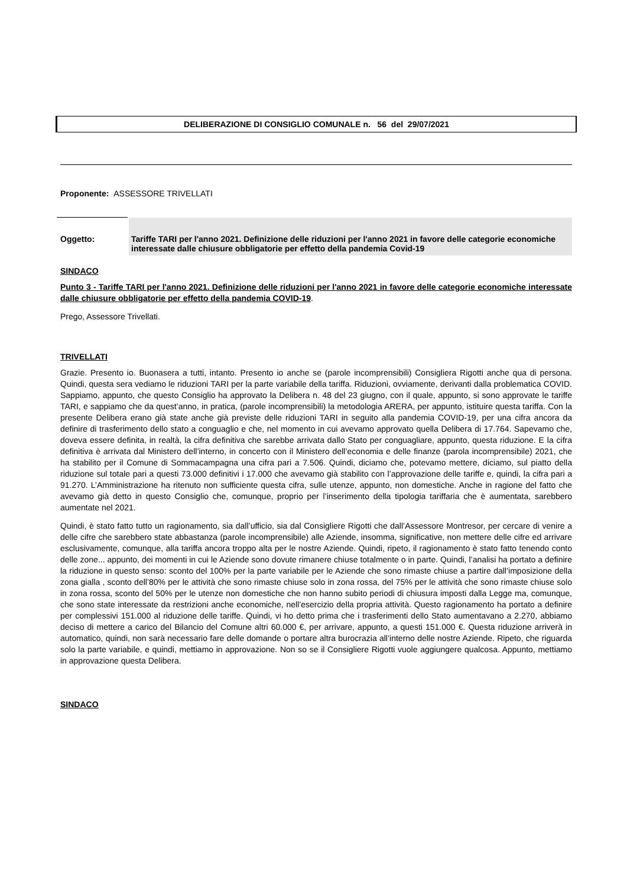DELIBERAZIONE DI CONSIGLIO COMUNALE n. 56 del 29/07/2021
Proponente: ASSESSORE TRIVELLATI
Oggetto: Tariffe TARI per l'anno 2021. Definizione delle riduzioni per l'anno 2021 in favore delle categorie economiche interessate dalle chiusure obbligatorie per effetto della pandemia Covid-19
SINDACO
Punto 3 - Tariffe TARI per l'anno 2021. Definizione delle riduzioni per l'anno 2021 in favore delle categorie economiche interessate dalle chiusure obbligatorie per effetto della pandemia COVID-19.
Prego, Assessore Trivellati.
TRIVELLATI
Grazie. Presento io. Buonasera a tutti, intanto. Presento io anche se (parole incomprensibili) Consigliera Rigotti anche qua di persona. Quindi, questa sera vediamo le riduzioni TARI per la parte variabile della tariffa. Riduzioni, ovviamente, derivanti dalla problematica COVID. Sappiamo, appunto, che questo Consiglio ha approvato la Delibera n. 48 del 23 giugno, con il quale, appunto, si sono approvate le tariffe TARI, e sappiamo che da quest’anno, in pratica, (parole incomprensibili) la metodologia ARERA, per appunto, istituire questa tariffa. Con la presente Delibera erano già state anche già previste delle riduzioni TARI in seguito alla pandemia COVID-19, per una cifra ancora da definire di trasferimento dello stato a conguaglio e che, nel momento in cui avevamo approvato quella Delibera di 17.764. Sapevamo che, doveva essere definita, in realtà, la cifra definitiva che sarebbe arrivata dallo Stato per conguagliare, appunto, questa riduzione. E la cifra definitiva è arrivata dal Ministero dell’interno, in concerto con il Ministero dell’economia e delle finanze (parola incomprensibile) 2021, che ha stabilito per il Comune di Sommacampagna una cifra pari a 7.506. Quindi, diciamo che, potevamo mettere, diciamo, sul piatto della riduzione sul totale pari a questi 73.000 definitivi i 17.000 che avevamo già stabilito con l’approvazione delle tariffe e, quindi, la cifra pari a 91.270. L’Amministrazione ha ritenuto non sufficiente questa cifra, sulle utenze, appunto, non domestiche. Anche in ragione del fatto che avevamo già detto in questo Consiglio che, comunque, proprio per l’inserimento della tipologia tariffaria che è aumentata, sarebbero aumentate nel 2021.
Quindi, è stato fatto tutto un ragionamento, sia dall’ufficio, sia dal Consigliere Rigotti che dall’Assessore Montresor, per cercare di venire a delle cifre che sarebbero state abbastanza (parole incomprensibile) alle Aziende, insomma, significative, non mettere delle cifre ed arrivare esclusivamente, comunque, alla tariffa ancora troppo alta per le nostre Aziende. Quindi, ripeto, il ragionamento è stato fatto tenendo conto delle zone... appunto, dei momenti in cui le Aziende sono dovute rimanere chiuse totalmente o in parte. Quindi, l’analisi ha portato a definire la riduzione in questo senso: sconto del 100% per la parte variabile per le Aziende che sono rimaste chiuse a partire dall’imposizione della zona gialla , sconto dell’80% per le attività che sono rimaste chiuse solo in zona rossa, del 75% per le attività che sono rimaste chiuse solo in zona rossa, sconto del 50% per le utenze non domestiche che non hanno subito periodi di chiusura imposti dalla Legge ma, comunque, che sono state interessate da restrizioni anche economiche, nell’esercizio della propria attività. Questo ragionamento ha portato a definire per complessivi 151.000 al riduzione delle tariffe. Quindi, vi ho detto prima che i trasferimenti dello Stato aumentavano a 2.270, abbiamo deciso di mettere a carico del Bilancio del Comune altri 60.000 €, per arrivare, appunto, a questi 151.000 €. Questa riduzione arriverà in automatico, quindi, non sarà necessario fare delle domande o portare altra burocrazia all’interno delle nostre Aziende. Ripeto, che riguarda solo la parte variabile, e quindi, mettiamo in approvazione. Non so se il Consigliere Rigotti vuole aggiungere qualcosa. Appunto, mettiamo in approvazione questa Delibera.
SINDACO